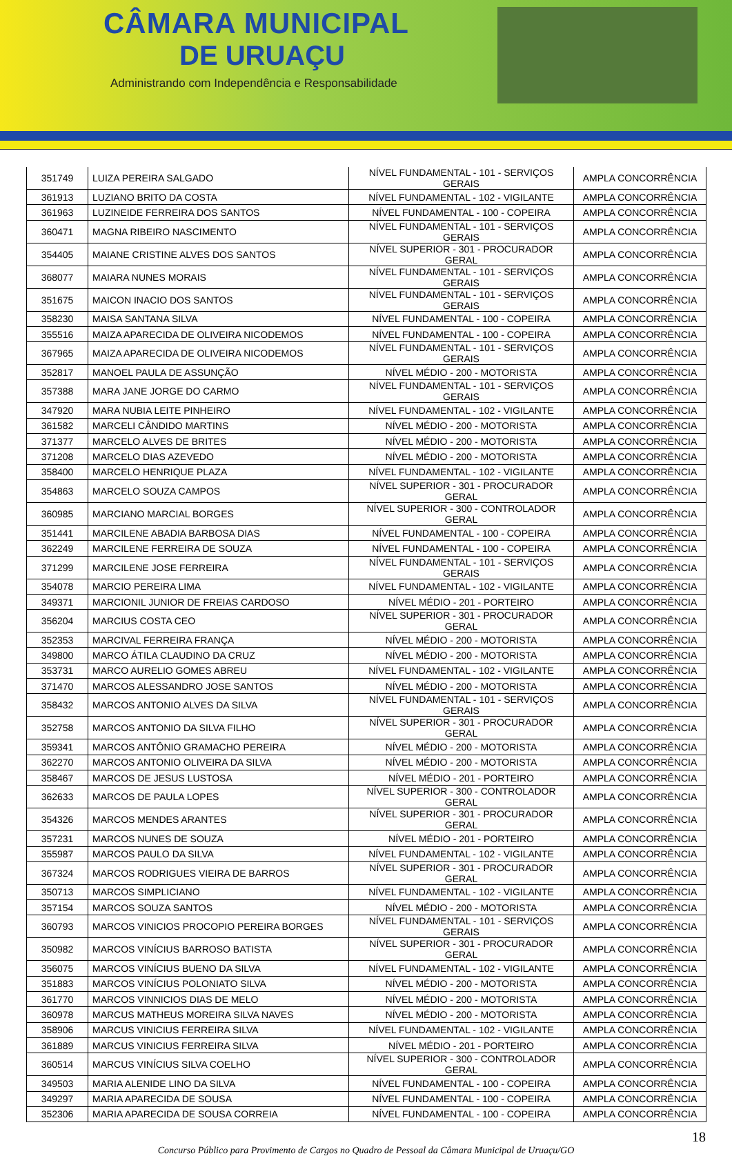CÂMARA MUNICIPAL
DE URUAÇU
Administrando com Independência e Responsabilidade
| 351749 | LUIZA PEREIRA SALGADO | NÍVEL FUNDAMENTAL - 101 - SERVIÇOS GERAIS | AMPLA CONCORRÊNCIA |
| 361913 | LUZIANO BRITO DA COSTA | NÍVEL FUNDAMENTAL - 102 - VIGILANTE | AMPLA CONCORRÊNCIA |
| 361963 | LUZINEIDE FERREIRA DOS SANTOS | NÍVEL FUNDAMENTAL - 100 - COPEIRA | AMPLA CONCORRÊNCIA |
| 360471 | MAGNA RIBEIRO NASCIMENTO | NÍVEL FUNDAMENTAL - 101 - SERVIÇOS GERAIS | AMPLA CONCORRÊNCIA |
| 354405 | MAIANE CRISTINE ALVES DOS SANTOS | NÍVEL SUPERIOR - 301 - PROCURADOR GERAL | AMPLA CONCORRÊNCIA |
| 368077 | MAIARA NUNES MORAIS | NÍVEL FUNDAMENTAL - 101 - SERVIÇOS GERAIS | AMPLA CONCORRÊNCIA |
| 351675 | MAICON INACIO DOS SANTOS | NÍVEL FUNDAMENTAL - 101 - SERVIÇOS GERAIS | AMPLA CONCORRÊNCIA |
| 358230 | MAISA SANTANA SILVA | NÍVEL FUNDAMENTAL - 100 - COPEIRA | AMPLA CONCORRÊNCIA |
| 355516 | MAIZA APARECIDA DE OLIVEIRA NICODEMOS | NÍVEL FUNDAMENTAL - 100 - COPEIRA | AMPLA CONCORRÊNCIA |
| 367965 | MAIZA APARECIDA DE OLIVEIRA NICODEMOS | NÍVEL FUNDAMENTAL - 101 - SERVIÇOS GERAIS | AMPLA CONCORRÊNCIA |
| 352817 | MANOEL PAULA DE ASSUNÇÃO | NÍVEL MÉDIO - 200 - MOTORISTA | AMPLA CONCORRÊNCIA |
| 357388 | MARA JANE JORGE DO CARMO | NÍVEL FUNDAMENTAL - 101 - SERVIÇOS GERAIS | AMPLA CONCORRÊNCIA |
| 347920 | MARA NUBIA LEITE PINHEIRO | NÍVEL FUNDAMENTAL - 102 - VIGILANTE | AMPLA CONCORRÊNCIA |
| 361582 | MARCELI CÂNDIDO MARTINS | NÍVEL MÉDIO - 200 - MOTORISTA | AMPLA CONCORRÊNCIA |
| 371377 | MARCELO ALVES DE BRITES | NÍVEL MÉDIO - 200 - MOTORISTA | AMPLA CONCORRÊNCIA |
| 371208 | MARCELO DIAS AZEVEDO | NÍVEL MÉDIO - 200 - MOTORISTA | AMPLA CONCORRÊNCIA |
| 358400 | MARCELO HENRIQUE PLAZA | NÍVEL FUNDAMENTAL - 102 - VIGILANTE | AMPLA CONCORRÊNCIA |
| 354863 | MARCELO SOUZA CAMPOS | NÍVEL SUPERIOR - 301 - PROCURADOR GERAL | AMPLA CONCORRÊNCIA |
| 360985 | MARCIANO MARCIAL BORGES | NÍVEL SUPERIOR - 300 - CONTROLADOR GERAL | AMPLA CONCORRÊNCIA |
| 351441 | MARCILENE ABADIA BARBOSA DIAS | NÍVEL FUNDAMENTAL - 100 - COPEIRA | AMPLA CONCORRÊNCIA |
| 362249 | MARCILENE FERREIRA DE SOUZA | NÍVEL FUNDAMENTAL - 100 - COPEIRA | AMPLA CONCORRÊNCIA |
| 371299 | MARCILENE JOSE FERREIRA | NÍVEL FUNDAMENTAL - 101 - SERVIÇOS GERAIS | AMPLA CONCORRÊNCIA |
| 354078 | MARCIO PEREIRA LIMA | NÍVEL FUNDAMENTAL - 102 - VIGILANTE | AMPLA CONCORRÊNCIA |
| 349371 | MARCIONIL JUNIOR DE FREIAS CARDOSO | NÍVEL MÉDIO - 201 - PORTEIRO | AMPLA CONCORRÊNCIA |
| 356204 | MARCIUS COSTA CEO | NÍVEL SUPERIOR - 301 - PROCURADOR GERAL | AMPLA CONCORRÊNCIA |
| 352353 | MARCIVAL FERREIRA FRANÇA | NÍVEL MÉDIO - 200 - MOTORISTA | AMPLA CONCORRÊNCIA |
| 349800 | MARCO ÁTILA CLAUDINO DA CRUZ | NÍVEL MÉDIO - 200 - MOTORISTA | AMPLA CONCORRÊNCIA |
| 353731 | MARCO AURELIO GOMES ABREU | NÍVEL FUNDAMENTAL - 102 - VIGILANTE | AMPLA CONCORRÊNCIA |
| 371470 | MARCOS ALESSANDRO JOSE SANTOS | NÍVEL MÉDIO - 200 - MOTORISTA | AMPLA CONCORRÊNCIA |
| 358432 | MARCOS ANTONIO ALVES DA SILVA | NÍVEL FUNDAMENTAL - 101 - SERVIÇOS GERAIS | AMPLA CONCORRÊNCIA |
| 352758 | MARCOS ANTONIO DA SILVA FILHO | NÍVEL SUPERIOR - 301 - PROCURADOR GERAL | AMPLA CONCORRÊNCIA |
| 359341 | MARCOS ANTÔNIO GRAMACHO PEREIRA | NÍVEL MÉDIO - 200 - MOTORISTA | AMPLA CONCORRÊNCIA |
| 362270 | MARCOS ANTONIO OLIVEIRA DA SILVA | NÍVEL MÉDIO - 200 - MOTORISTA | AMPLA CONCORRÊNCIA |
| 358467 | MARCOS DE JESUS LUSTOSA | NÍVEL MÉDIO - 201 - PORTEIRO | AMPLA CONCORRÊNCIA |
| 362633 | MARCOS DE PAULA LOPES | NÍVEL SUPERIOR - 300 - CONTROLADOR GERAL | AMPLA CONCORRÊNCIA |
| 354326 | MARCOS MENDES ARANTES | NÍVEL SUPERIOR - 301 - PROCURADOR GERAL | AMPLA CONCORRÊNCIA |
| 357231 | MARCOS NUNES DE SOUZA | NÍVEL MÉDIO - 201 - PORTEIRO | AMPLA CONCORRÊNCIA |
| 355987 | MARCOS PAULO DA SILVA | NÍVEL FUNDAMENTAL - 102 - VIGILANTE | AMPLA CONCORRÊNCIA |
| 367324 | MARCOS RODRIGUES VIEIRA DE BARROS | NÍVEL SUPERIOR - 301 - PROCURADOR GERAL | AMPLA CONCORRÊNCIA |
| 350713 | MARCOS SIMPLICIANO | NÍVEL FUNDAMENTAL - 102 - VIGILANTE | AMPLA CONCORRÊNCIA |
| 357154 | MARCOS SOUZA SANTOS | NÍVEL MÉDIO - 200 - MOTORISTA | AMPLA CONCORRÊNCIA |
| 360793 | MARCOS VINICIOS PROCOPIO PEREIRA BORGES | NÍVEL FUNDAMENTAL - 101 - SERVIÇOS GERAIS | AMPLA CONCORRÊNCIA |
| 350982 | MARCOS VINÍCIUS BARROSO BATISTA | NÍVEL SUPERIOR - 301 - PROCURADOR GERAL | AMPLA CONCORRÊNCIA |
| 356075 | MARCOS VINÍCIUS BUENO DA SILVA | NÍVEL FUNDAMENTAL - 102 - VIGILANTE | AMPLA CONCORRÊNCIA |
| 351883 | MARCOS VINÍCIUS POLONIATO SILVA | NÍVEL MÉDIO - 200 - MOTORISTA | AMPLA CONCORRÊNCIA |
| 361770 | MARCOS VINNICIOS DIAS DE MELO | NÍVEL MÉDIO - 200 - MOTORISTA | AMPLA CONCORRÊNCIA |
| 360978 | MARCUS MATHEUS MOREIRA SILVA NAVES | NÍVEL MÉDIO - 200 - MOTORISTA | AMPLA CONCORRÊNCIA |
| 358906 | MARCUS VINICIUS FERREIRA SILVA | NÍVEL FUNDAMENTAL - 102 - VIGILANTE | AMPLA CONCORRÊNCIA |
| 361889 | MARCUS VINICIUS FERREIRA SILVA | NÍVEL MÉDIO - 201 - PORTEIRO | AMPLA CONCORRÊNCIA |
| 360514 | MARCUS VINÍCIUS SILVA COELHO | NÍVEL SUPERIOR - 300 - CONTROLADOR GERAL | AMPLA CONCORRÊNCIA |
| 349503 | MARIA ALENIDE LINO DA SILVA | NÍVEL FUNDAMENTAL - 100 - COPEIRA | AMPLA CONCORRÊNCIA |
| 349297 | MARIA APARECIDA DE SOUSA | NÍVEL FUNDAMENTAL - 100 - COPEIRA | AMPLA CONCORRÊNCIA |
| 352306 | MARIA APARECIDA DE SOUSA CORREIA | NÍVEL FUNDAMENTAL - 100 - COPEIRA | AMPLA CONCORRÊNCIA |
18
Concurso Público para Provimento de Cargos no Quadro de Pessoal da Câmara Municipal de Uruaçu/GO